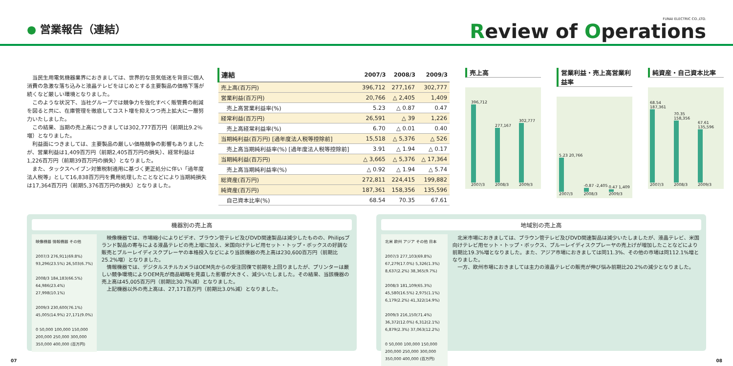● 営業報告（連結）
FUNAI ELECTRIC CO.,LTD.
Review of Operations
　当民生用電気機器業界におきましては、世界的な景気低迷を背景に個人消費の急激な落ち込みと液晶テレビをはじめとする主要製品の価格下落が続くなど厳しい環境となりました。
　このような状況下、当社グループでは競争力を強化すべく販管費の削減を図ると共に、在庫管理を徹底してコスト増を抑えつつ売上拡大に一層努力いたしました。
　この結果、当期の売上高につきましては302,777百万円（前期比9.2％増）となりました。
　利益面につきましては、主要製品の厳しい価格競争の影響もありましたが、営業利益は1,409百万円（前期2,405百万円の損失）、経常利益は1,226百万円（前期39百万円の損失）となりました。
　また、タックスヘイブン対策税制適用に基づく更正処分に伴い「過年度法人税等」として16,838百万円を費用処理したことなどにより当期純損失は17,364百万円（前期5,376百万円の損失）となりました。
| 連結 | 2007/3 | 2008/3 | 2009/3 |
| --- | --- | --- | --- |
| 売上高(百万円) | 396,712 | 277,167 | 302,777 |
| 営業利益(百万円) | 20,766 | △ 2,405 | 1,409 |
| 売上高営業利益率(%) | 5.23 | △ 0.87 | 0.47 |
| 経常利益(百万円) | 26,591 | △ 39 | 1,226 |
| 売上高経常利益率(%) | 6.70 | △ 0.01 | 0.40 |
| 当期純利益(百万円) [過年度法人税等控除前] | 15,518 | △ 5,376 | △ 526 |
| 売上高当期純利益率(%) [過年度法人税等控除前] | 3.91 | △ 1.94 | △ 0.17 |
| 当期純利益(百万円) | △ 3,665 | △ 5,376 | △ 17,364 |
| 売上高当期純利益率(%) | △ 0.92 | △ 1.94 | △ 5.74 |
| 総資産(百万円) | 272,811 | 224,415 | 199,882 |
| 純資産(百万円) | 187,361 | 158,356 | 135,596 |
| 自己資本比率(%) | 68.54 | 70.35 | 67.61 |
売上高
396,712
2007/3
277,167
2008/3
302,777
2009/3
営業利益・売上高営業利益率
5.23 20,766
2007/3
-0.87 -2,405
2008/3
0.47 1,409
2009/3
純資産・自己資本比率
68.54 187,361
2007/3
70.35 158,356
2008/3
67.61 135,596
2009/3
機器別の売上高
映像機器 情報機器 その他
2007/3 276,911(69.8%) 93,296(23.5%) 26,503(6.7%)
2008/3 184,183(66.5%) 64,986(23.4%) 27,998(10.1%)
2009/3 230,600(76.1%) 45,005(14.9%) 27,171(9.0%)
0 50,000 100,000 150,000 200,000 250,000 300,000 350,000 400,000 (百万円)
　映像機器では、市場縮小によりビデオ、ブラウン管テレビ及びDVD関連製品は減少したものの、Philipsブランド製品の寄与による液晶テレビの売上増に加え、米国向けテレビ用セット・トップ・ボックスの好調な販売とブルーレイディスクプレーヤの本格投入などにより当該機器の売上高は230,600百万円（前期比25.2%増）となりました。
　情報機器では、デジタルスチルカメラはOEM先からの受注回復で前期を上回りましたが、プリンターは厳しい競争環境によりOEM先が商品戦略を見直した影響が大きく、減少いたしました。その結果、当該機器の売上高は45,005百万円（前期比30.7%減）となりました。
　上記機器以外の売上高は、27,171百万円（前期比3.0%減）となりました。
地域別の売上高
北米 欧州 アジア その他 日本
2007/3 277,103(69.8%) 67,279(17.0%) 5,326(1.3%) 8,637(2.2%) 38,365(9.7%)
2008/3 181,109(65.3%) 45,580(16.5%) 2,975(1.1%) 6,179(2.2%) 41,322(14.9%)
2009/3 216,150(71.4%) 36,372(12.0%) 6,312(2.1%) 6,879(2.3%) 37,063(12.2%)
0 50,000 100,000 150,000 200,000 250,000 300,000 350,000 400,000 (百万円)
　北米市場におきましては、ブラウン管テレビ及びDVD関連製品は減少いたしましたが、液晶テレビ、米国向けテレビ用セット・トップ・ボックス、ブルーレイディスクプレーヤの売上げが増加したことなどにより前期比19.3%増となりました。また、アジア市場におきましては同11.3%、その他の市場は同112.1%増となりました。
　一方、欧州市場におきましては主力の液晶テレビの販売が伸び悩み前期比20.2%の減少となりました。
07 08